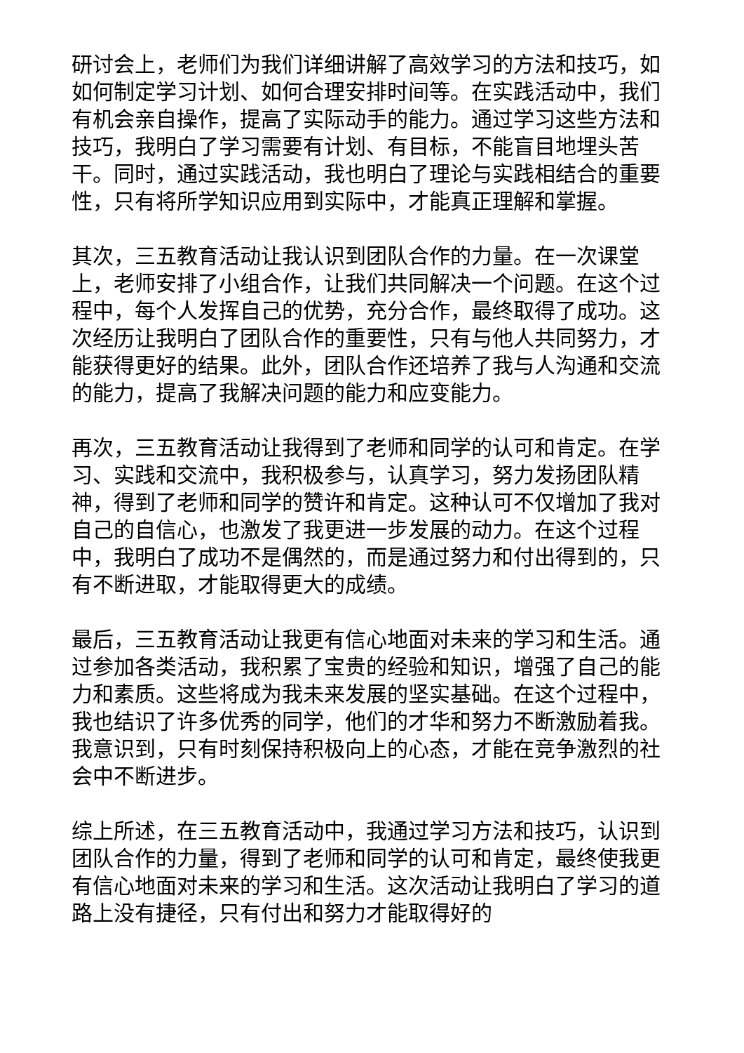研讨会上，老师们为我们详细讲解了高效学习的方法和技巧，如如何制定学习计划、如何合理安排时间等。在实践活动中，我们有机会亲自操作，提高了实际动手的能力。通过学习这些方法和技巧，我明白了学习需要有计划、有目标，不能盲目地埋头苦干。同时，通过实践活动，我也明白了理论与实践相结合的重要性，只有将所学知识应用到实际中，才能真正理解和掌握。
其次，三五教育活动让我认识到团队合作的力量。在一次课堂上，老师安排了小组合作，让我们共同解决一个问题。在这个过程中，每个人发挥自己的优势，充分合作，最终取得了成功。这次经历让我明白了团队合作的重要性，只有与他人共同努力，才能获得更好的结果。此外，团队合作还培养了我与人沟通和交流的能力，提高了我解决问题的能力和应变能力。
再次，三五教育活动让我得到了老师和同学的认可和肯定。在学习、实践和交流中，我积极参与，认真学习，努力发扬团队精神，得到了老师和同学的赞许和肯定。这种认可不仅增加了我对自己的自信心，也激发了我更进一步发展的动力。在这个过程中，我明白了成功不是偶然的，而是通过努力和付出得到的，只有不断进取，才能取得更大的成绩。
最后，三五教育活动让我更有信心地面对未来的学习和生活。通过参加各类活动，我积累了宝贵的经验和知识，增强了自己的能力和素质。这些将成为我未来发展的坚实基础。在这个过程中，我也结识了许多优秀的同学，他们的才华和努力不断激励着我。我意识到，只有时刻保持积极向上的心态，才能在竞争激烈的社会中不断进步。
综上所述，在三五教育活动中，我通过学习方法和技巧，认识到团队合作的力量，得到了老师和同学的认可和肯定，最终使我更有信心地面对未来的学习和生活。这次活动让我明白了学习的道路上没有捷径，只有付出和努力才能取得好的